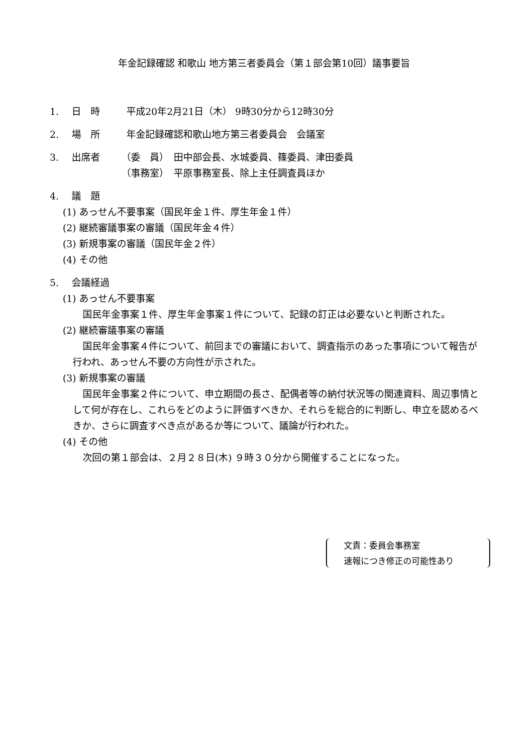年金記録確認 和歌山 地方第三者委員会（第１部会第10回）議事要旨
1. 日　時 平成20年2月21日（木） 9時30分から12時30分
2. 場　所 年金記録確認和歌山地方第三者委員会　会議室
3. 出席者 （委　員）　田中部会長、水城委員、篠委員、津田委員
（事務室）　平原事務室長、除上主任調査員ほか
4. 議　題
(1) あっせん不要事案（国民年金１件、厚生年金１件）
(2) 継続審議事案の審議（国民年金４件）
(3) 新規事案の審議（国民年金２件）
(4) その他
5. 会議経過
(1) あっせん不要事案
国民年金事案１件、厚生年金事案１件について、記録の訂正は必要ないと判断された。
(2) 継続審議事案の審議
国民年金事案４件について、前回までの審議において、調査指示のあった事項について報告が行われ、あっせん不要の方向性が示された。
(3) 新規事案の審議
国民年金事案２件について、申立期間の長さ、配偶者等の納付状況等の関連資料、周辺事情として何が存在し、これらをどのように評価すべきか、それらを総合的に判断し、申立を認めるべきか、さらに調査すべき点があるか等について、議論が行われた。
(4) その他
次回の第１部会は、２月２８日(木) ９時３０分から開催することになった。
文責：委員会事務室
速報につき修正の可能性あり